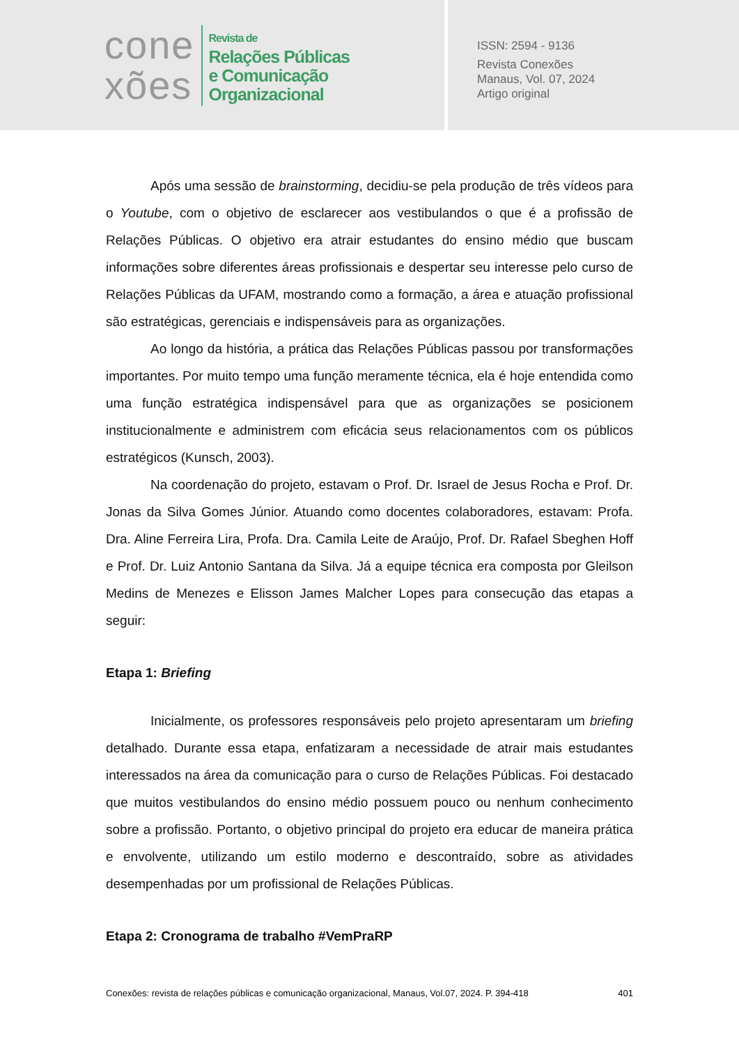cone
xões
Revista de
Relações Públicas
e Comunicação
Organizacional
ISSN: 2594 - 9136
Revista Conexões
Manaus, Vol. 07, 2024
Artigo original
Após uma sessão de brainstorming, decidiu-se pela produção de três vídeos para o Youtube, com o objetivo de esclarecer aos vestibulandos o que é a profissão de Relações Públicas. O objetivo era atrair estudantes do ensino médio que buscam informações sobre diferentes áreas profissionais e despertar seu interesse pelo curso de Relações Públicas da UFAM, mostrando como a formação, a área e atuação profissional são estratégicas, gerenciais e indispensáveis para as organizações.
Ao longo da história, a prática das Relações Públicas passou por transformações importantes. Por muito tempo uma função meramente técnica, ela é hoje entendida como uma função estratégica indispensável para que as organizações se posicionem institucionalmente e administrem com eficácia seus relacionamentos com os públicos estratégicos (Kunsch, 2003).
Na coordenação do projeto, estavam o Prof. Dr. Israel de Jesus Rocha e Prof. Dr. Jonas da Silva Gomes Júnior. Atuando como docentes colaboradores, estavam: Profa. Dra. Aline Ferreira Lira, Profa. Dra. Camila Leite de Araújo, Prof. Dr. Rafael Sbeghen Hoff e Prof. Dr. Luiz Antonio Santana da Silva. Já a equipe técnica era composta por Gleilson Medins de Menezes e Elisson James Malcher Lopes para consecução das etapas a seguir:
Etapa 1: Briefing
Inicialmente, os professores responsáveis pelo projeto apresentaram um briefing detalhado. Durante essa etapa, enfatizaram a necessidade de atrair mais estudantes interessados na área da comunicação para o curso de Relações Públicas. Foi destacado que muitos vestibulandos do ensino médio possuem pouco ou nenhum conhecimento sobre a profissão. Portanto, o objetivo principal do projeto era educar de maneira prática e envolvente, utilizando um estilo moderno e descontraído, sobre as atividades desempenhadas por um profissional de Relações Públicas.
Etapa 2: Cronograma de trabalho #VemPraRP
Conexões: revista de relações públicas e comunicação organizacional, Manaus, Vol.07, 2024. P. 394-418 401